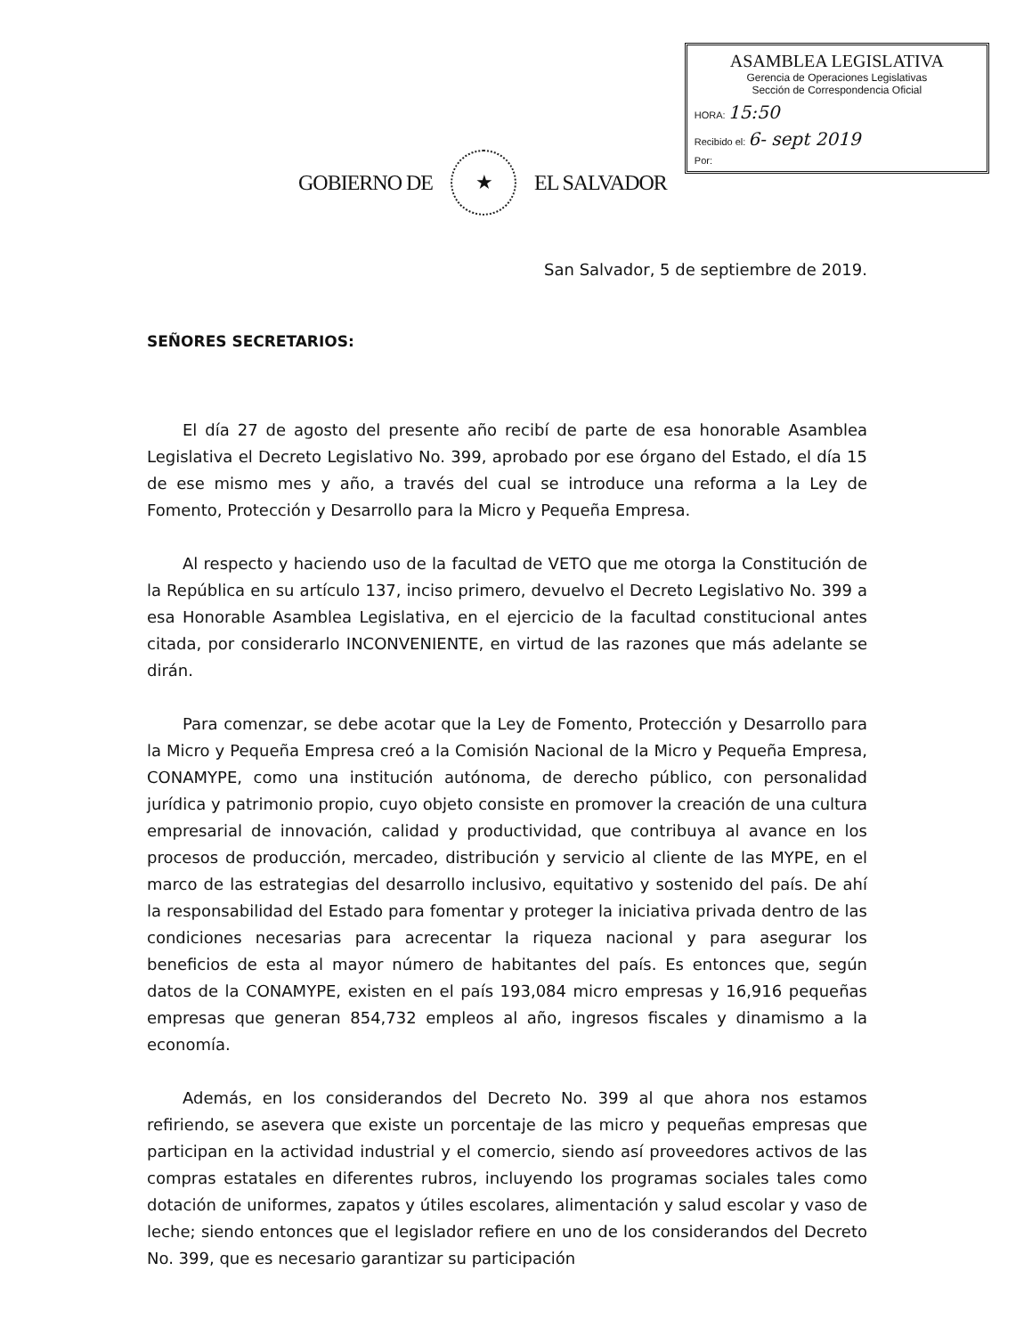GOBIERNO DE
★
EL SALVADOR
ASAMBLEA LEGISLATIVA
Gerencia de Operaciones Legislativas
Sección de Correspondencia Oficial
HORA: 15:50
Recibido el: 6- sept 2019
Por:
San Salvador, 5 de septiembre de 2019.
SEÑORES SECRETARIOS:
El día 27 de agosto del presente año recibí de parte de esa honorable Asamblea Legislativa el Decreto Legislativo No. 399, aprobado por ese órgano del Estado, el día 15 de ese mismo mes y año, a través del cual se introduce una reforma a la Ley de Fomento, Protección y Desarrollo para la Micro y Pequeña Empresa.
Al respecto y haciendo uso de la facultad de VETO que me otorga la Constitución de la República en su artículo 137, inciso primero, devuelvo el Decreto Legislativo No. 399 a esa Honorable Asamblea Legislativa, en el ejercicio de la facultad constitucional antes citada, por considerarlo INCONVENIENTE, en virtud de las razones que más adelante se dirán.
Para comenzar, se debe acotar que la Ley de Fomento, Protección y Desarrollo para la Micro y Pequeña Empresa creó a la Comisión Nacional de la Micro y Pequeña Empresa, CONAMYPE, como una institución autónoma, de derecho público, con personalidad jurídica y patrimonio propio, cuyo objeto consiste en promover la creación de una cultura empresarial de innovación, calidad y productividad, que contribuya al avance en los procesos de producción, mercadeo, distribución y servicio al cliente de las MYPE, en el marco de las estrategias del desarrollo inclusivo, equitativo y sostenido del país. De ahí la responsabilidad del Estado para fomentar y proteger la iniciativa privada dentro de las condiciones necesarias para acrecentar la riqueza nacional y para asegurar los beneficios de esta al mayor número de habitantes del país. Es entonces que, según datos de la CONAMYPE, existen en el país 193,084 micro empresas y 16,916 pequeñas empresas que generan 854,732 empleos al año, ingresos fiscales y dinamismo a la economía.
Además, en los considerandos del Decreto No. 399 al que ahora nos estamos refiriendo, se asevera que existe un porcentaje de las micro y pequeñas empresas que participan en la actividad industrial y el comercio, siendo así proveedores activos de las compras estatales en diferentes rubros, incluyendo los programas sociales tales como dotación de uniformes, zapatos y útiles escolares, alimentación y salud escolar y vaso de leche; siendo entonces que el legislador refiere en uno de los considerandos del Decreto No. 399, que es necesario garantizar su participación